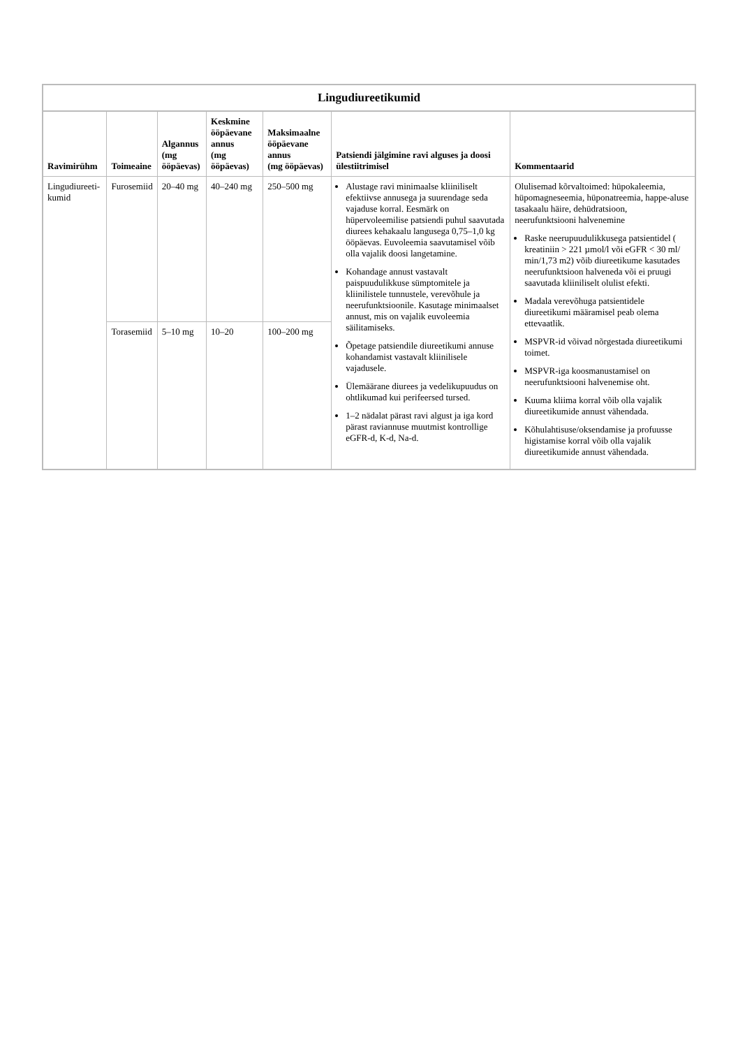Lingudiureetikumid
| Ravimirühm | Toimeaine | Algannus (mg ööpäevas) | Keskmine ööpäevane annus (mg ööpäevas) | Maksimaalne ööpäevane annus (mg ööpäevas) | Patsiendi jälgimine ravi alguses ja doosi ülestiitrimisel | Kommentaarid |
| --- | --- | --- | --- | --- | --- | --- |
| Lingudiureeti-kumid | Furosemiid | 20–40 mg | 40–240 mg | 250–500 mg | Alustage ravi minimaalse kliiniliselt efektiivse annusega ja suurendage seda vajaduse korral. Eesmärk on hüpervoleemilise patsiendi puhul saavutada diurees kehakaalu langusega 0,75–1,0 kg ööpäevas. Euvoleemia saavutamisel võib olla vajalik doosi langetamine. Kohandage annust vastavalt paispuudulikkuse sümptomitele ja kliinilistele tunnustele, verevõhule ja neerufunktsioonile. Kasutage minimaalset annust, mis on vajalik euvoleemia säilitamiseks. Õpetage patsiendile diureetikumi annuse kohandamist vastavalt kliinilisele vajadusele. Ülemäärane diurees ja vedelikupuudus on ohtlikumad kui perifeersed tursed. 1–2 nädalat pärast ravi algust ja iga kord pärast raviannuse muutmist kontrollige eGFR-d, K-d, Na-d. | Olulisemad kõrvaltoimed: hüpokaleemia, hüpomagneseemia, hüponatreemia, happe-aluse tasakaalu häire, dehüdratsioon, neerufunktsiooni halvenemine Raske neerupuudulikkusega patsientidel ( kreatiniin > 221 µmol/l või eGFR < 30 ml/ min/1,73 m2) võib diureetikume kasutades neerufunktsioon halveneda või ei pruugi saavutada kliiniliselt olulist efekti. Madala verevõhuga patsientidele diureetikumi määramisel peab olema ettevaatlik. MSPVR-id võivad nõrgestada diureetikumi toimet. MSPVR-iga koosmanustamisel on neerufunktsiooni halvenemise oht. Kuuma kliima korral võib olla vajalik diureetikumide annust vähendada. Kõhulahtisuse/oksendamise ja profuusse higistamise korral võib olla vajalik diureetikumide annust vähendada. |
| | Torasemiid | 5–10 mg | 10–20 | 100–200 mg | | |